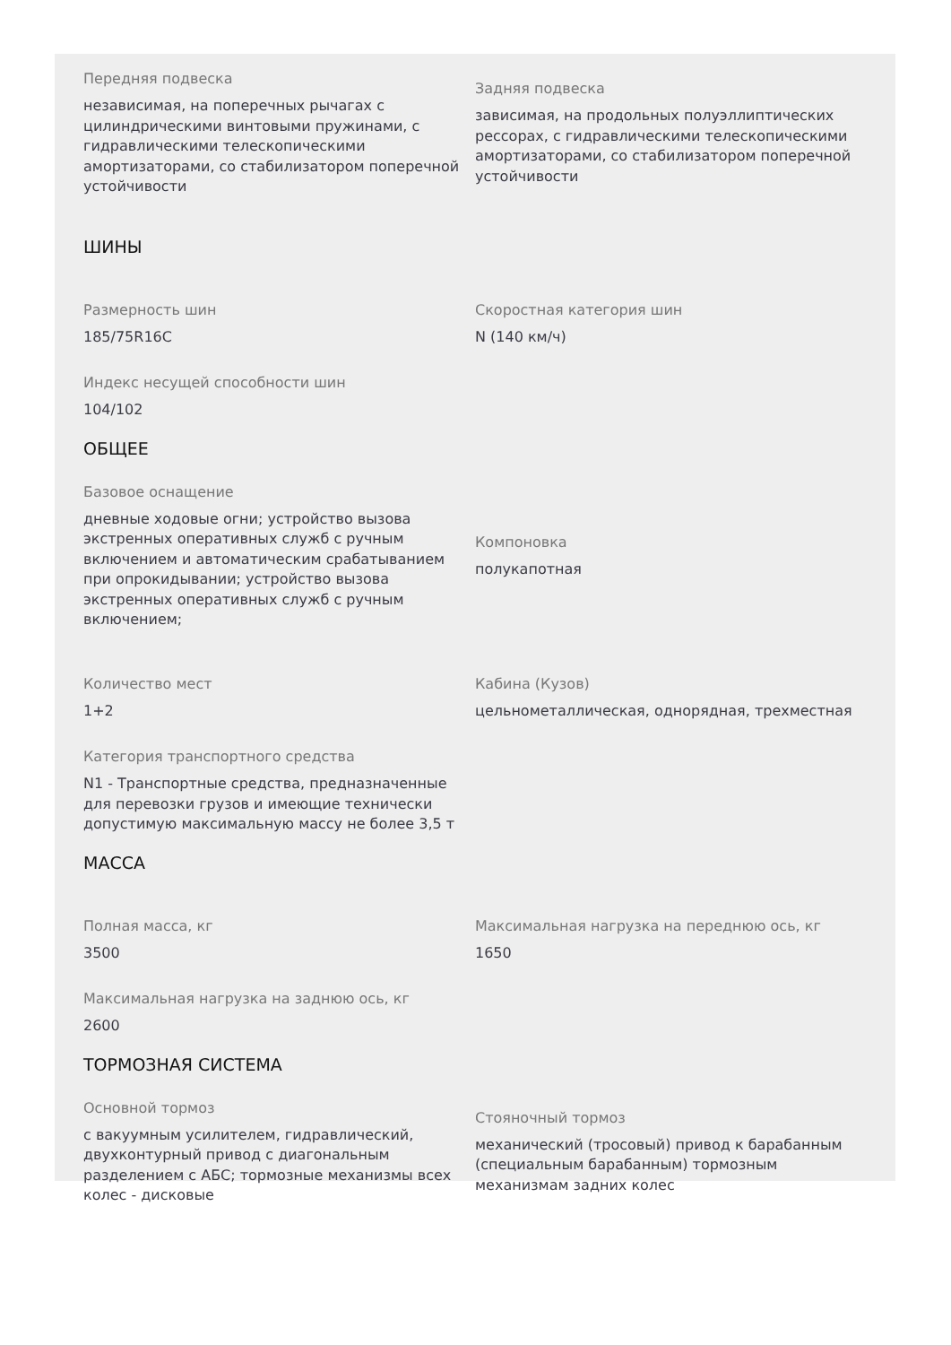Передняя подвеска
независимая, на поперечных рычагах с цилиндрическими винтовыми пружинами, с гидравлическими телескопическими амортизаторами, со стабилизатором поперечной устойчивости
Задняя подвеска
зависимая, на продольных полуэллиптических рессорах, с гидравлическими телескопическими амортизаторами, со стабилизатором поперечной устойчивости
ШИНЫ
Размерность шин
185/75R16C
Скоростная категория шин
N (140 км/ч)
Индекс несущей способности шин
104/102
ОБЩЕЕ
Базовое оснащение
дневные ходовые огни; устройство вызова экстренных оперативных служб с ручным включением и автоматическим срабатыванием при опрокидывании; устройство вызова экстренных оперативных служб с ручным включением;
Компоновка
полукапотная
Количество мест
1+2
Кабина (Кузов)
цельнометаллическая, однорядная, трехместная
Категория транспортного средства
N1 - Транспортные средства, предназначенные для перевозки грузов и имеющие технически допустимую максимальную массу не более 3,5 т
МАССА
Полная масса, кг
3500
Максимальная нагрузка на переднюю ось, кг
1650
Максимальная нагрузка на заднюю ось, кг
2600
ТОРМОЗНАЯ СИСТЕМА
Основной тормоз
с вакуумным усилителем, гидравлический, двухконтурный привод с диагональным разделением с АБС; тормозные механизмы всех колес - дисковые
Стояночный тормоз
механический (тросовый) привод к барабанным (специальным барабанным) тормозным механизмам задних колес